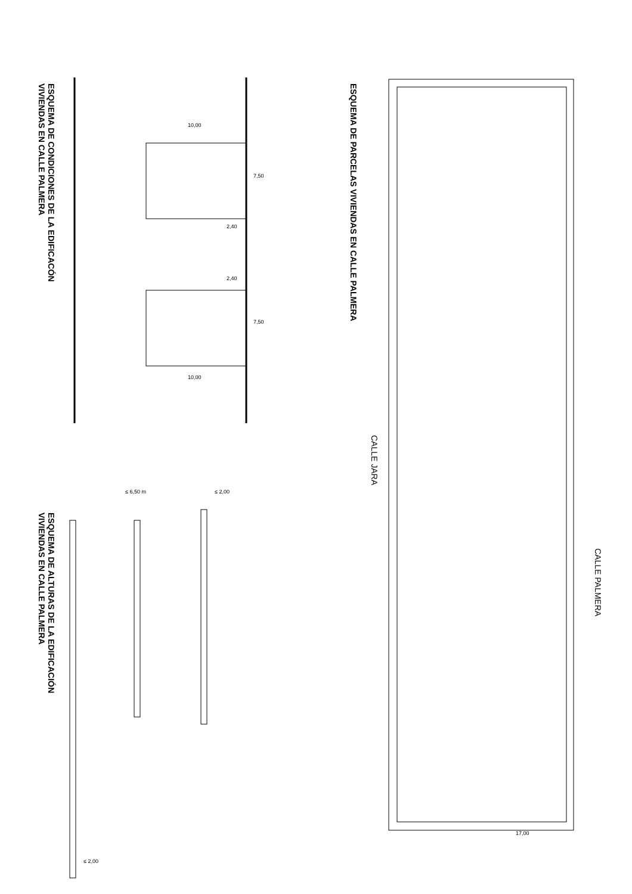ESQUEMA DE CONDICIONES DE LA EDIFICACÓN
VIVIENDAS EN CALLE PALMERA
ESQUEMA DE PARCELAS VIVIENDAS EN CALLE PALMERA
ESQUEMA DE ALTURAS DE LA EDIFICACIÓN
VIVIENDAS EN CALLE PALMERA
CALLE JARA
CALLE PALMERA
10,00
10,00
2,40
2,40
7,50
7,50
≤ 6,50 m ≤ 2,00
≤ 2,00
17,00